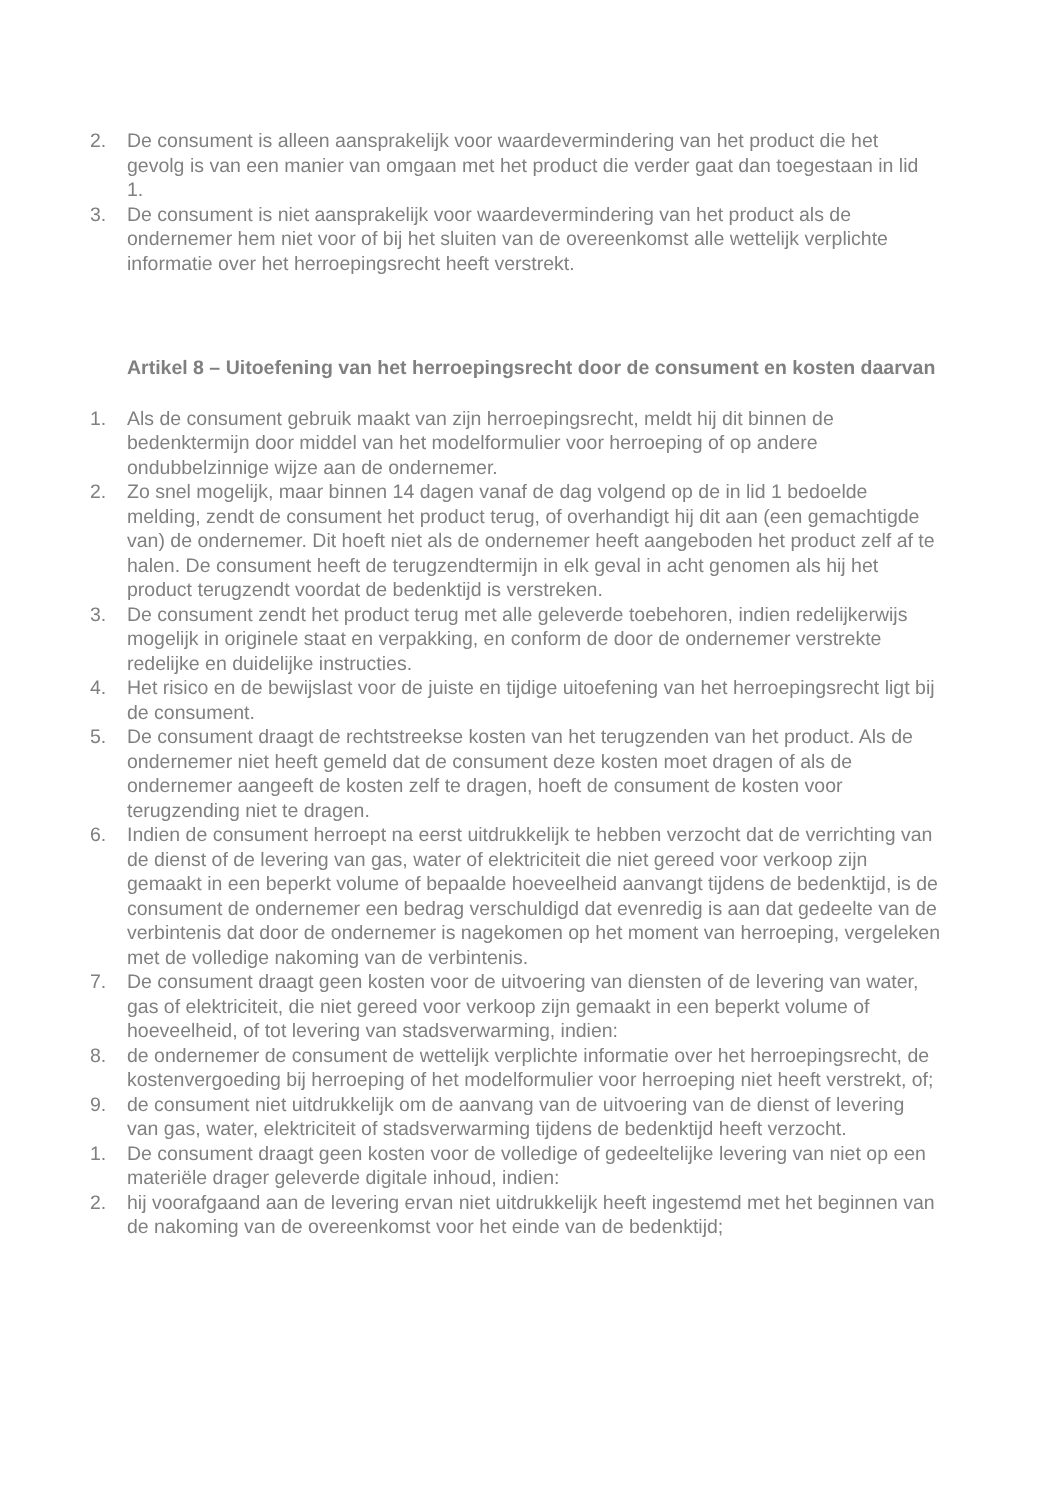2. De consument is alleen aansprakelijk voor waardevermindering van het product die het gevolg is van een manier van omgaan met het product die verder gaat dan toegestaan in lid 1.
3. De consument is niet aansprakelijk voor waardevermindering van het product als de ondernemer hem niet voor of bij het sluiten van de overeenkomst alle wettelijk verplichte informatie over het herroepingsrecht heeft verstrekt.
Artikel 8 – Uitoefening van het herroepingsrecht door de consument en kosten daarvan
1. Als de consument gebruik maakt van zijn herroepingsrecht, meldt hij dit binnen de bedenktermijn door middel van het modelformulier voor herroeping of op andere ondubbelzinnige wijze aan de ondernemer.
2. Zo snel mogelijk, maar binnen 14 dagen vanaf de dag volgend op de in lid 1 bedoelde melding, zendt de consument het product terug, of overhandigt hij dit aan (een gemachtigde van) de ondernemer. Dit hoeft niet als de ondernemer heeft aangeboden het product zelf af te halen. De consument heeft de terugzendtermijn in elk geval in acht genomen als hij het product terugzendt voordat de bedenktijd is verstreken.
3. De consument zendt het product terug met alle geleverde toebehoren, indien redelijkerwijs mogelijk in originele staat en verpakking, en conform de door de ondernemer verstrekte redelijke en duidelijke instructies.
4. Het risico en de bewijslast voor de juiste en tijdige uitoefening van het herroepingsrecht ligt bij de consument.
5. De consument draagt de rechtstreekse kosten van het terugzenden van het product. Als de ondernemer niet heeft gemeld dat de consument deze kosten moet dragen of als de ondernemer aangeeft de kosten zelf te dragen, hoeft de consument de kosten voor terugzending niet te dragen.
6. Indien de consument herroept na eerst uitdrukkelijk te hebben verzocht dat de verrichting van de dienst of de levering van gas, water of elektriciteit die niet gereed voor verkoop zijn gemaakt in een beperkt volume of bepaalde hoeveelheid aanvangt tijdens de bedenktijd, is de consument de ondernemer een bedrag verschuldigd dat evenredig is aan dat gedeelte van de verbintenis dat door de ondernemer is nagekomen op het moment van herroeping, vergeleken met de volledige nakoming van de verbintenis.
7. De consument draagt geen kosten voor de uitvoering van diensten of de levering van water, gas of elektriciteit, die niet gereed voor verkoop zijn gemaakt in een beperkt volume of hoeveelheid, of tot levering van stadsverwarming, indien:
8. de ondernemer de consument de wettelijk verplichte informatie over het herroepingsrecht, de kostenvergoeding bij herroeping of het modelformulier voor herroeping niet heeft verstrekt, of;
9. de consument niet uitdrukkelijk om de aanvang van de uitvoering van de dienst of levering van gas, water, elektriciteit of stadsverwarming tijdens de bedenktijd heeft verzocht.
1. De consument draagt geen kosten voor de volledige of gedeeltelijke levering van niet op een materiële drager geleverde digitale inhoud, indien:
2. hij voorafgaand aan de levering ervan niet uitdrukkelijk heeft ingestemd met het beginnen van de nakoming van de overeenkomst voor het einde van de bedenktijd;